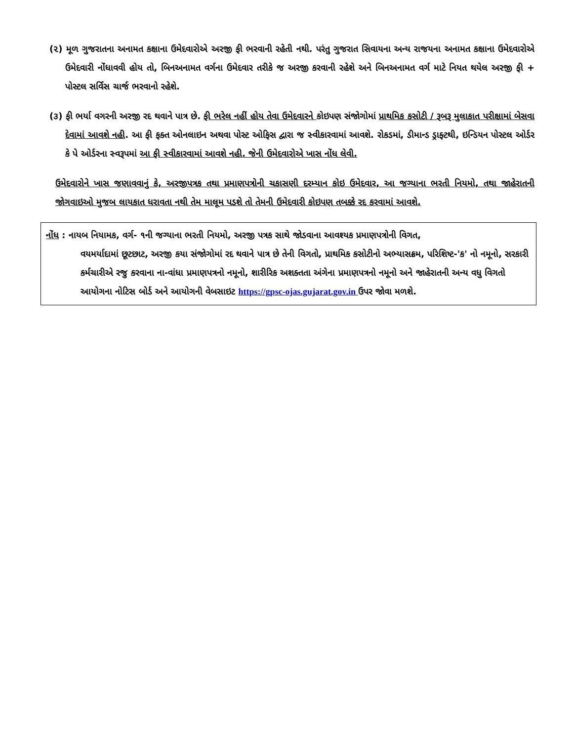(૨) મૂળ ગુજરાતના અનામત કક્ષાના ઉમેદવારોએ અરજી ફી ભરવાની રહેતી નથી. પરંતુ ગુજરાત સિવાયના અન્ય રાજયના અનામત કક્ષાના ઉમેદવારોએ ઉમેદવારી નોંધાવવી હોય તો, બિનઅનામત વર્ગના ઉમેદવાર તરીકે જ અરજી કરવાની રહેશે અને બિનઅનામત વર્ગ માટે નિયત થયેલ અરજી ફી + પોસ્ટલ સર્વિસ ચાર્જ ભરવાનો રહેશે.
(૩) ફી ભર્યા વગરની અરજી રદ થવાને પાત્ર છે. ફી ભરેલ નહીં હોય તેવા ઉમેદવારને કોઇપણ સંજોગોમાં પ્રાથમિક કસોટી / રૂબરૂ મુલાકાત પરીક્ષામાં બેસવા દેવામાં આવશે નહી. આ ફી ફક્ત ઓનલાઇન અથવા પોસ્ટ ઓફિસ દ્વારા જ સ્વીકારવામાં આવશે. રોકડમાં, ડીમાન્ડ ડ્રાફ્ટથી, ઇન્ડિયન પોસ્ટલ ઓર્ડર કે પે ઓર્ડરના સ્વરૂપમાં આ ફી સ્વીકારવામાં આવશે નહી. જેની ઉમેદવારોએ ખાસ નોંધ લેવી.
ઉમેદવારોને ખાસ જણાવવાનું કે, અરજીપત્રક તથા પ્રમાણપત્રોની ચકાસણી દરમ્યાન કોઇ ઉમેદવાર, આ જગ્યાના ભરતી નિયમો, તથા જાહેરાતની જોગવાઇઓ મુજબ લાયકાત ધરાવતા નથી તેમ માલૂમ પડશે તો તેમની ઉમેદવારી કોઇપણ તબક્કે રદ કરવામાં આવશે.
નોંધ : નાયબ નિયામક, વર્ગ- ૧ની જગ્યાના ભરતી નિયમો, અરજી પત્રક સાથે જોડવાના આવશ્યક પ્રમાણપત્રોની વિગત,
વયમર્યાદામાં છૂટછાટ, અરજી કયા સંજોગોમાં રદ થવાને પાત્ર છે તેની વિગતો, પ્રાથમિક કસોટીનો અભ્યાસક્રમ, પરિશિષ્ટ-'ક' નો નમૂનો, સરકારી કર્મચારીએ રજુ કરવાના ના-વાંધા પ્રમાણપત્રનો નમૂનો, શારીરિક અશક્તતા અંગેના પ્રમાણપત્રનો નમૂનો અને જાહેરાતની અન્ય વધુ વિગતો આયોગના નોટિસ બોર્ડ અને આયોગની વેબસાઇટ https://gpsc-ojas.gujarat.gov.in ઉપર જોવા મળશે.